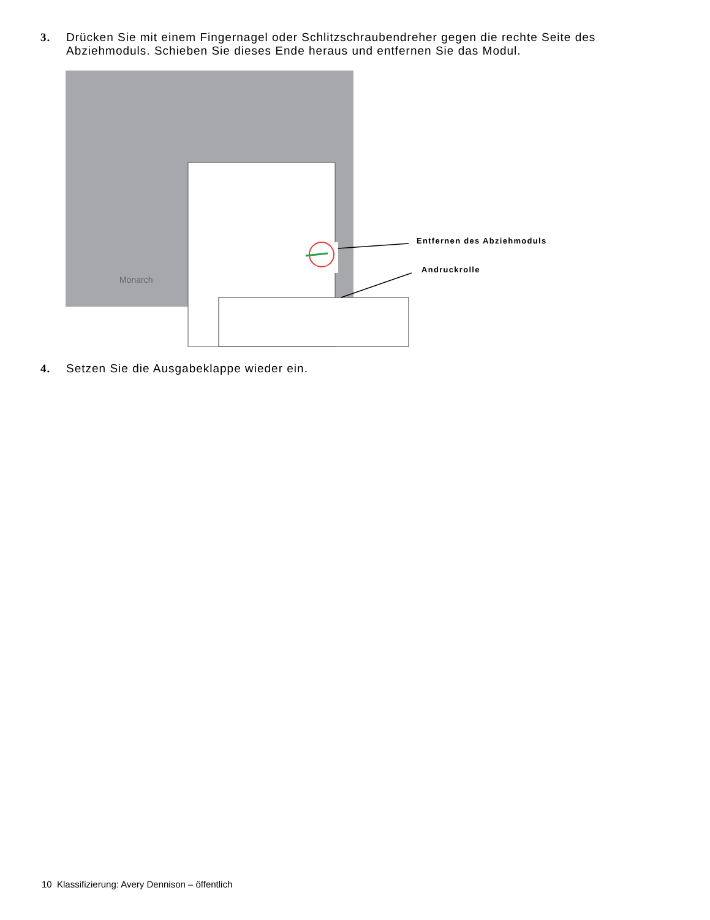3. Drücken Sie mit einem Fingernagel oder Schlitzschraubendreher gegen die rechte Seite des Abziehmoduls. Schieben Sie dieses Ende heraus und entfernen Sie das Modul.
Monarch
Entfernen des Abziehmoduls
Andruckrolle
4. Setzen Sie die Ausgabeklappe wieder ein.
10 Klassifizierung: Avery Dennison – öffentlich